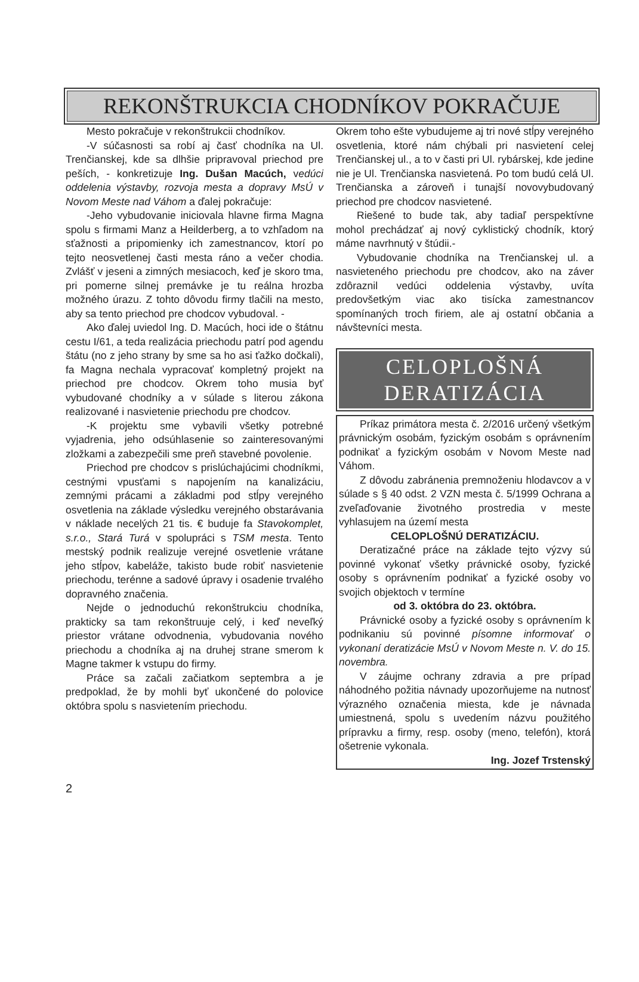REKONŠTRUKCIA CHODNÍKOV POKRAČUJE
Mesto pokračuje v rekonštrukcii chodníkov.
-V súčasnosti sa robí aj časť chodníka na Ul. Trenčianskej, kde sa dlhšie pripravoval priechod pre peších, - konkretizuje Ing. Dušan Macúch, vedúci oddelenia výstavby, rozvoja mesta a dopravy MsÚ v Novom Meste nad Váhom a ďalej pokračuje:
-Jeho vybudovanie iniciovala hlavne firma Magna spolu s firmami Manz a Heilderberg, a to vzhľadom na sťažnosti a pripomienky ich zamestnancov, ktorí po tejto neosvetlenej časti mesta ráno a večer chodia. Zvlášť v jeseni a zimných mesiacoch, keď je skoro tma, pri pomerne silnej premávke je tu reálna hrozba možného úrazu. Z tohto dôvodu firmy tlačili na mesto, aby sa tento priechod pre chodcov vybudoval. -
Ako ďalej uviedol Ing. D. Macúch, hoci ide o štátnu cestu I/61, a teda realizácia priechodu patrí pod agendu štátu (no z jeho strany by sme sa ho asi ťažko dočkali), fa Magna nechala vypracovať kompletný projekt na priechod pre chodcov. Okrem toho musia byť vybudované chodníky a v súlade s literou zákona realizované i nasvietenie priechodu pre chodcov.
-K projektu sme vybavili všetky potrebné vyjadrenia, jeho odsúhlasenie so zainteresovanými zložkami a zabezpečili sme preň stavebné povolenie.
Priechod pre chodcov s prislúchajúcimi chodníkmi, cestnými vpusťami s napojením na kanalizáciu, zemnými prácami a základmi pod stĺpy verejného osvetlenia na základe výsledku verejného obstarávania v náklade necelých 21 tis. € buduje fa Stavokomplet, s.r.o., Stará Turá v spolupráci s TSM mesta. Tento mestský podnik realizuje verejné osvetlenie vrátane jeho stĺpov, kabeláže, takisto bude robiť nasvietenie priechodu, terénne a sadové úpravy i osadenie trvalého dopravného značenia.
Nejde o jednoduchú rekonštrukciu chodníka, prakticky sa tam rekonštruuje celý, i keď neveľký priestor vrátane odvodnenia, vybudovania nového priechodu a chodníka aj na druhej strane smerom k Magne takmer k vstupu do firmy.
Práce sa začali začiatkom septembra a je predpoklad, že by mohli byť ukončené do polovice októbra spolu s nasvietením priechodu.
Okrem toho ešte vybudujeme aj tri nové stĺpy verejného osvetlenia, ktoré nám chýbali pri nasvietení celej Trenčianskej ul., a to v časti pri Ul. rybárskej, kde jedine nie je Ul. Trenčianska nasvietená. Po tom budú celá Ul. Trenčianska a zároveň i tunajší novovybudovaný priechod pre chodcov nasvietené.
Riešené to bude tak, aby tadiaľ perspektívne mohol prechádzať aj nový cyklistický chodník, ktorý máme navrhnutý v štúdii.-
Vybudovanie chodníka na Trenčianskej ul. a nasvieteného priechodu pre chodcov, ako na záver zdôraznil vedúci oddelenia výstavby, uvíta predovšetkým viac ako tisícka zamestnancov spomínaných troch firiem, ale aj ostatní občania a návštevníci mesta.
CELOPLOŠNÁ
DERATIZÁCIA
Príkaz primátora mesta č. 2/2016 určený všetkým právnickým osobám, fyzickým osobám s oprávnením podnikať a fyzickým osobám v Novom Meste nad Váhom.
Z dôvodu zabránenia premnoženiu hlodavcov a v súlade s § 40 odst. 2 VZN mesta č. 5/1999 Ochrana a zveľaďovanie životného prostredia v meste vyhlasujem na území mesta
CELOPLOŠNÚ DERATIZÁCIU.
Deratizačné práce na základe tejto výzvy sú povinné vykonať všetky právnické osoby, fyzické osoby s oprávnením podnikať a fyzické osoby vo svojich objektoch v termíne
od 3. októbra do 23. októbra.
Právnické osoby a fyzické osoby s oprávnením k podnikaniu sú povinné písomne informovať o vykonaní deratizácie MsÚ v Novom Meste n. V. do 15. novembra.
V záujme ochrany zdravia a pre prípad náhodného požitia návnady upozorňujeme na nutnosť výrazného označenia miesta, kde je návnada umiestnená, spolu s uvedením názvu použitého prípravku a firmy, resp. osoby (meno, telefón), ktorá ošetrenie vykonala.
Ing. Jozef Trstenský
2